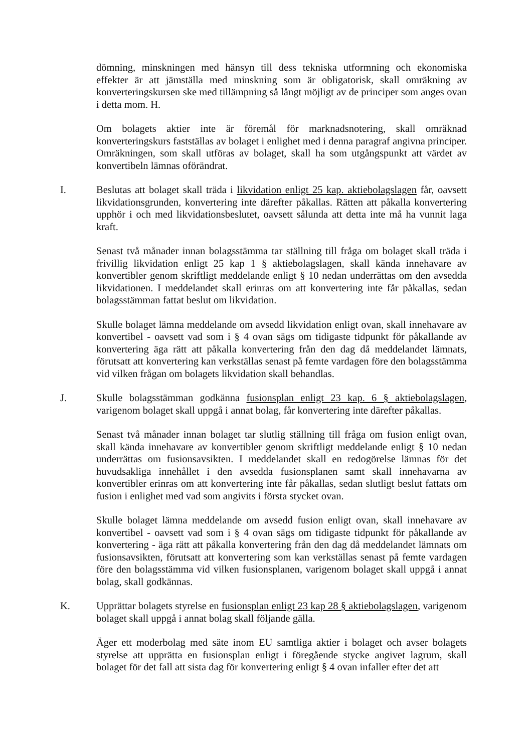dömning, minskningen med hänsyn till dess tekniska utformning och ekonomiska effekter är att jämställa med minskning som är obligatorisk, skall omräkning av konverteringskursen ske med tillämpning så långt möjligt av de principer som anges ovan i detta mom. H.
Om bolagets aktier inte är föremål för marknadsnotering, skall omräknad konverteringskurs fastställas av bolaget i enlighet med i denna paragraf angivna principer. Omräkningen, som skall utföras av bolaget, skall ha som utgångspunkt att värdet av konvertibeln lämnas oförändrat.
I. Beslutas att bolaget skall träda i likvidation enligt 25 kap. aktiebolagslagen får, oavsett likvidationsgrunden, konvertering inte därefter påkallas. Rätten att påkalla konvertering upphör i och med likvidationsbeslutet, oavsett sålunda att detta inte må ha vunnit laga kraft.
Senast två månader innan bolagsstämma tar ställning till fråga om bolaget skall träda i frivillig likvidation enligt 25 kap 1 § aktiebolagslagen, skall kända innehavare av konvertibler genom skriftligt meddelande enligt § 10 nedan underrättas om den avsedda likvidationen. I meddelandet skall erinras om att konvertering inte får påkallas, sedan bolagsstämman fattat beslut om likvidation.
Skulle bolaget lämna meddelande om avsedd likvidation enligt ovan, skall innehavare av konvertibel - oavsett vad som i § 4 ovan sägs om tidigaste tidpunkt för påkallande av konvertering äga rätt att påkalla konvertering från den dag då meddelandet lämnats, förutsatt att konvertering kan verkställas senast på femte vardagen före den bolagsstämma vid vilken frågan om bolagets likvidation skall behandlas.
J. Skulle bolagsstämman godkänna fusionsplan enligt 23 kap. 6 § aktiebolagslagen, varigenom bolaget skall uppgå i annat bolag, får konvertering inte därefter påkallas.
Senast två månader innan bolaget tar slutlig ställning till fråga om fusion enligt ovan, skall kända innehavare av konvertibler genom skriftligt meddelande enligt § 10 nedan underrättas om fusionsavsikten. I meddelandet skall en redogörelse lämnas för det huvudsakliga innehållet i den avsedda fusionsplanen samt skall innehavarna av konvertibler erinras om att konvertering inte får påkallas, sedan slutligt beslut fattats om fusion i enlighet med vad som angivits i första stycket ovan.
Skulle bolaget lämna meddelande om avsedd fusion enligt ovan, skall innehavare av konvertibel - oavsett vad som i § 4 ovan sägs om tidigaste tidpunkt för påkallande av konvertering - äga rätt att påkalla konvertering från den dag då meddelandet lämnats om fusionsavsikten, förutsatt att konvertering som kan verkställas senast på femte vardagen före den bolagsstämma vid vilken fusionsplanen, varigenom bolaget skall uppgå i annat bolag, skall godkännas.
K. Upprättar bolagets styrelse en fusionsplan enligt 23 kap 28 § aktiebolagslagen, varigenom bolaget skall uppgå i annat bolag skall följande gälla.
Äger ett moderbolag med säte inom EU samtliga aktier i bolaget och avser bolagets styrelse att upprätta en fusionsplan enligt i föregående stycke angivet lagrum, skall bolaget för det fall att sista dag för konvertering enligt § 4 ovan infaller efter det att